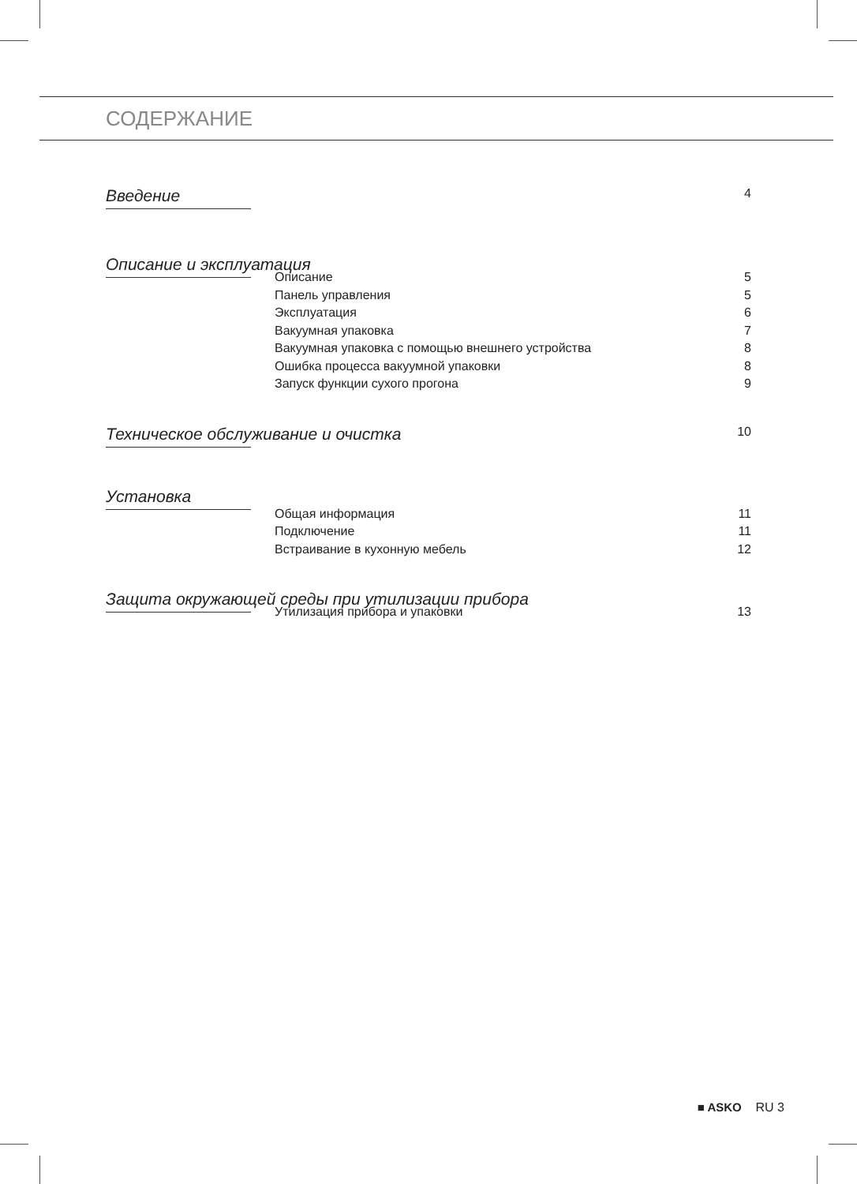СОДЕРЖАНИЕ
Введение 4
Описание и эксплуатация
Описание 5
Панель управления 5
Эксплуатация 6
Вакуумная упаковка 7
Вакуумная упаковка с помощью внешнего устройства 8
Ошибка процесса вакуумной упаковки 8
Запуск функции сухого прогона 9
Техническое обслуживание и очистка 10
Установка
Общая информация 11
Подключение 11
Встраивание в кухонную мебель 12
Защита окружающей среды при утилизации прибора
Утилизация прибора и упаковки 13
■ ASKO RU 3